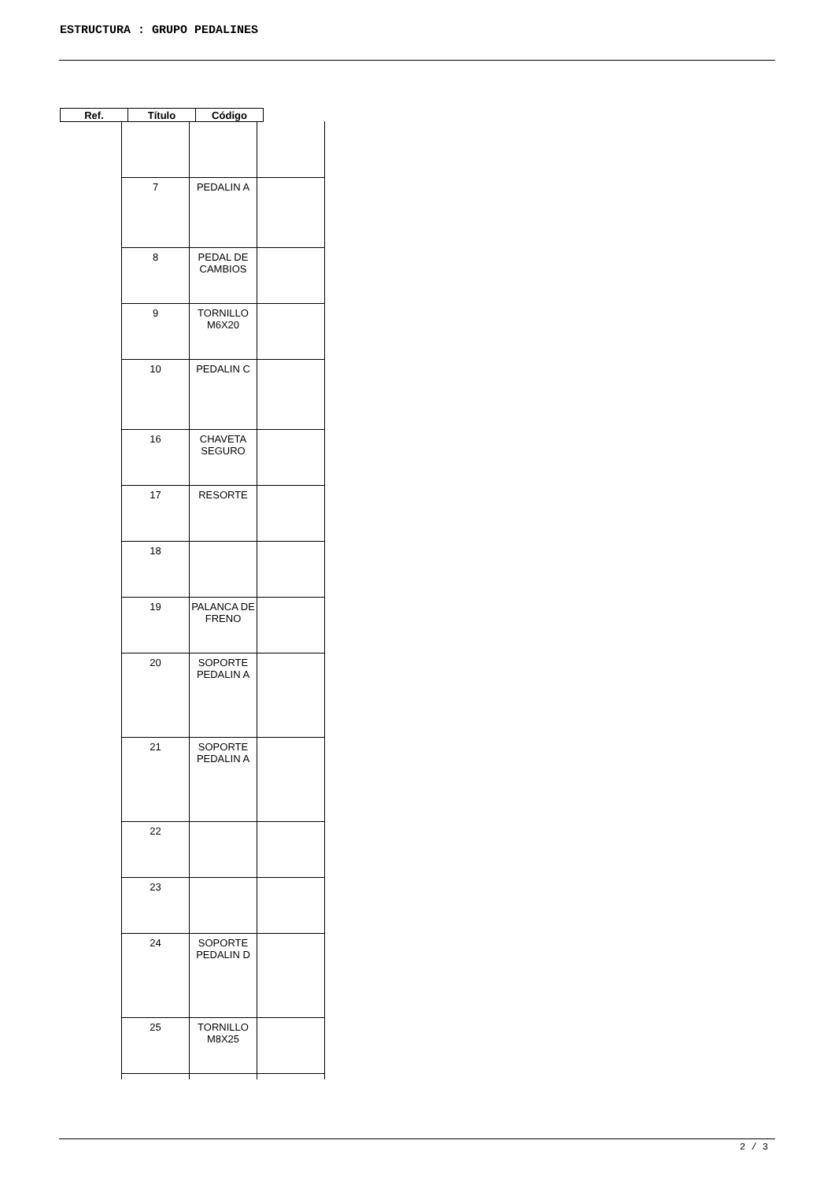ESTRUCTURA : GRUPO PEDALINES
| Ref. | Título | Código |
| 7 | PEDALIN A | |
| 8 | PEDAL DE CAMBIOS | |
| 9 | TORNILLO M6X20 | |
| 10 | PEDALIN C | |
| 16 | CHAVETA SEGURO | |
| 17 | RESORTE | |
| 18 | | |
| 19 | PALANCA DE FRENO | |
| 20 | SOPORTE PEDALIN A | |
| 21 | SOPORTE PEDALIN A | |
| 22 | | |
| 23 | | |
| 24 | SOPORTE PEDALIN D | |
| 25 | TORNILLO M8X25 | |
2 / 3